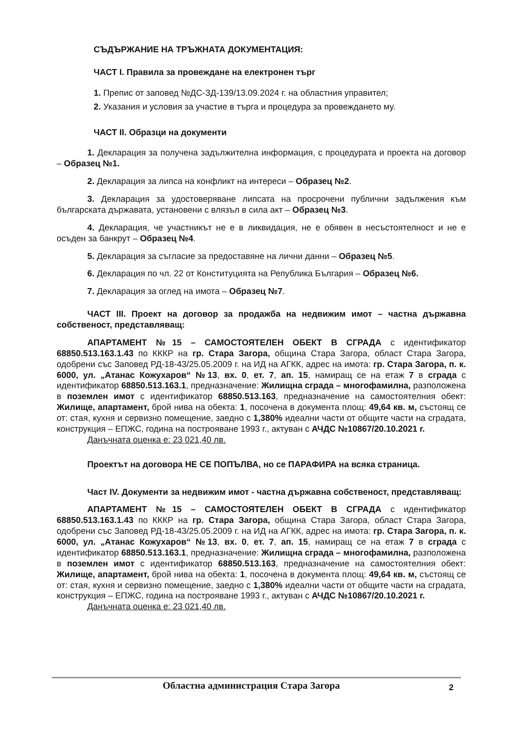СЪДЪРЖАНИЕ НА ТРЪЖНАТА ДОКУМЕНТАЦИЯ:
ЧАСТ I. Правила за провеждане на електронен търг
1. Препис от заповед №ДС-ЗД-139/13.09.2024 г. на областния управител;
2. Указания и условия за участие в търга и процедура за провеждането му.
ЧАСТ II. Образци на документи
1. Декларация за получена задължителна информация, с процедурата и проекта на договор – Образец №1.
2. Декларация за липса на конфликт на интереси – Образец №2.
3. Декларация за удостоверяване липсата на просрочени публични задължения към българската държавата, установени с влязъл в сила акт – Образец №3.
4. Декларация, че участникът не е в ликвидация, не е обявен в несъстоятелност и не е осъден за банкрут – Образец №4.
5. Декларация за съгласие за предоставяне на лични данни – Образец №5.
6. Декларация по чл. 22 от Конституцията на Република България – Образец №6.
7. Декларация за оглед на имота – Образец №7.
ЧАСТ III. Проект на договор за продажба на недвижим имот – частна държавна собственост, представляващ:
АПАРТАМЕНТ №15 – САМОСТОЯТЕЛЕН ОБЕКТ В СГРАДА с идентификатор 68850.513.163.1.43 по КККР на гр. Стара Загора, община Стара Загора, област Стара Загора, одобрени със Заповед РД-18-43/25.05.2009 г. на ИД на АГКК, адрес на имота: гр. Стара Загора, п. к. 6000, ул. „Атанас Кожухаров“ №13, вх. 0, ет. 7, ап. 15, намиращ се на етаж 7 в сграда с идентификатор 68850.513.163.1, предназначение: Жилищна сграда – многофамилна, разположена в поземлен имот с идентификатор 68850.513.163, предназначение на самостоятелния обект: Жилище, апартамент, брой нива на обекта: 1, посочена в документа площ: 49,64 кв. м, състоящ се от: стая, кухня и сервизно помещение, заедно с 1,380% идеални части от общите части на сградата, конструкция – ЕПЖС, година на построяване 1993 г., актуван с АЧДС №10867/20.10.2021 г.
Данъчната оценка е: 23 021,40 лв.
Проектът на договора НЕ СЕ ПОПЪЛВА, но се ПАРАФИРА на всяка страница.
Част IV. Документи за недвижим имот - частна държавна собственост, представляващ:
АПАРТАМЕНТ №15 – САМОСТОЯТЕЛЕН ОБЕКТ В СГРАДА с идентификатор 68850.513.163.1.43 по КККР на гр. Стара Загора, община Стара Загора, област Стара Загора, одобрени със Заповед РД-18-43/25.05.2009 г. на ИД на АГКК, адрес на имота: гр. Стара Загора, п. к. 6000, ул. „Атанас Кожухаров“ №13, вх. 0, ет. 7, ап. 15, намиращ се на етаж 7 в сграда с идентификатор 68850.513.163.1, предназначение: Жилищна сграда – многофамилна, разположена в поземлен имот с идентификатор 68850.513.163, предназначение на самостоятелния обект: Жилище, апартамент, брой нива на обекта: 1, посочена в документа площ: 49,64 кв. м, състоящ се от: стая, кухня и сервизно помещение, заедно с 1,380% идеални части от общите части на сградата, конструкция – ЕПЖС, година на построяване 1993 г., актуван с АЧДС №10867/20.10.2021 г.
Данъчната оценка е: 23 021,40 лв.
Областна администрация Стара Загора 2